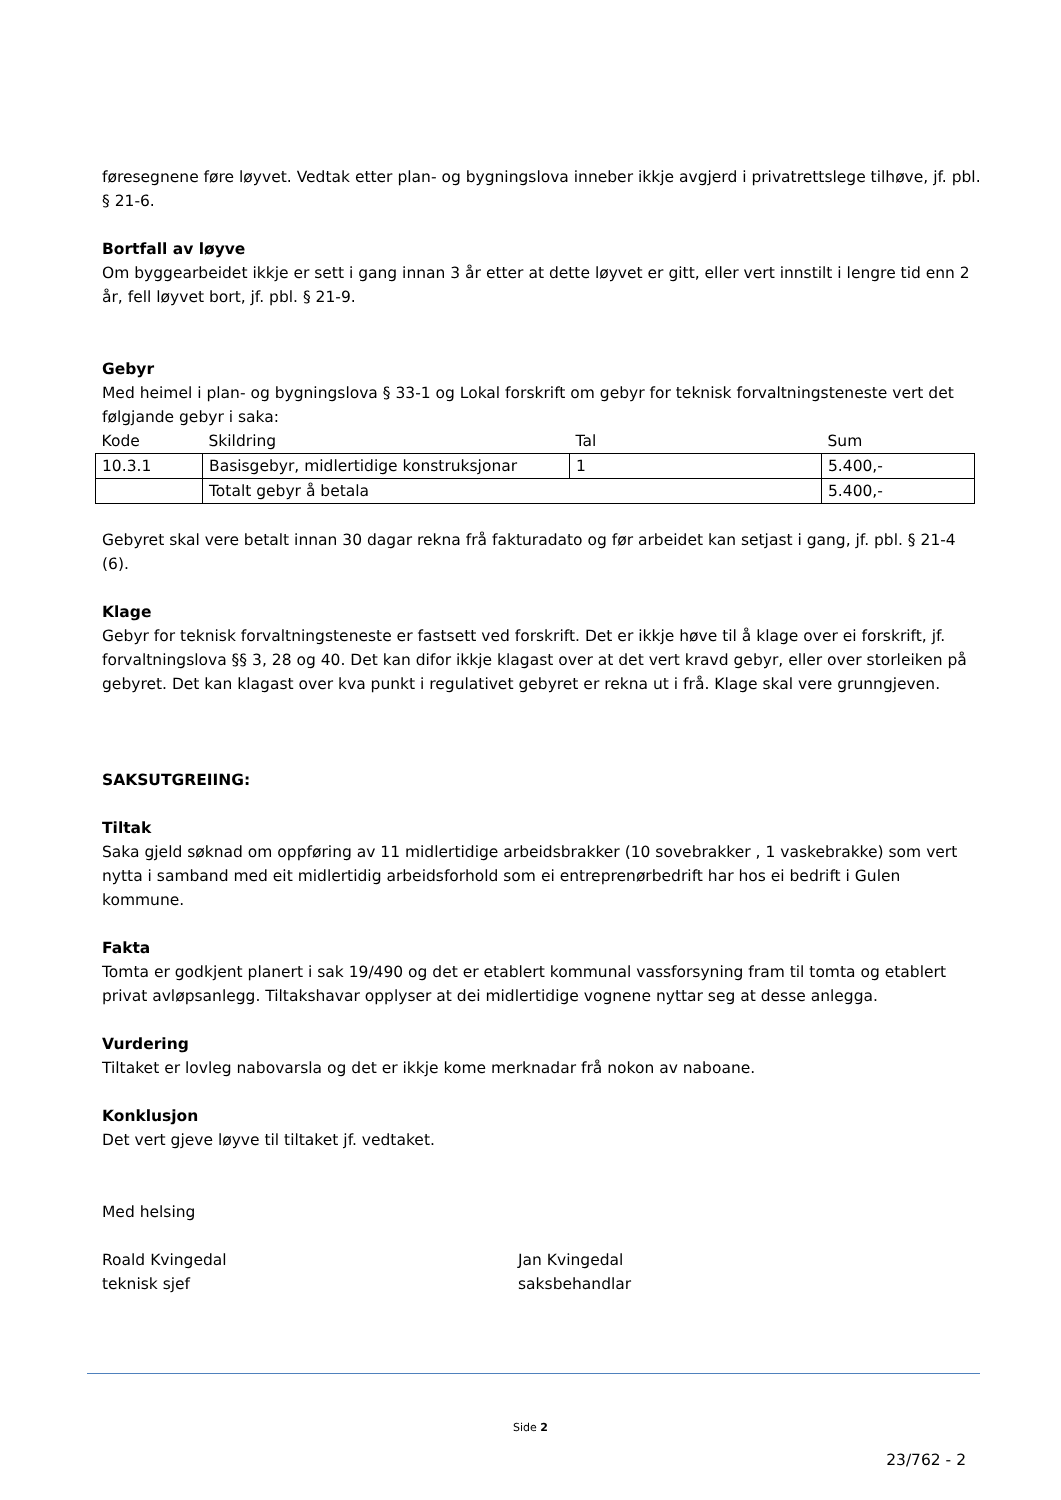føresegnene føre løyvet. Vedtak etter plan- og bygningslova inneber ikkje avgjerd i privatrettslege tilhøve, jf. pbl. § 21-6.
Bortfall av løyve
Om byggearbeidet ikkje er sett i gang innan 3 år etter at dette løyvet er gitt, eller vert innstilt i lengre tid enn 2 år, fell løyvet bort, jf. pbl. § 21-9.
Gebyr
Med heimel i plan- og bygningslova § 33-1 og Lokal forskrift om gebyr for teknisk forvaltningsteneste vert det følgjande gebyr i saka:
| Kode | Skildring | Tal | Sum |
| --- | --- | --- | --- |
| 10.3.1 | Basisgebyr, midlertidige konstruksjonar | 1 | 5.400,- |
| | Totalt gebyr å betala | | 5.400,- |
Gebyret skal vere betalt innan 30 dagar rekna frå fakturadato og før arbeidet kan setjast i gang, jf. pbl. § 21-4 (6).
Klage
Gebyr for teknisk forvaltningsteneste er fastsett ved forskrift. Det er ikkje høve til å klage over ei forskrift, jf. forvaltningslova §§ 3, 28 og 40. Det kan difor ikkje klagast over at det vert kravd gebyr, eller over storleiken på gebyret. Det kan klagast over kva punkt i regulativet gebyret er rekna ut i frå. Klage skal vere grunngjeven.
SAKSUTGREIING:
Tiltak
Saka gjeld søknad om oppføring av 11 midlertidige arbeidsbrakker (10 sovebrakker , 1 vaskebrakke) som vert nytta i samband med eit midlertidig arbeidsforhold som ei entreprenørbedrift har hos ei bedrift i Gulen kommune.
Fakta
Tomta er godkjent planert i sak 19/490 og det er etablert kommunal vassforsyning fram til tomta og etablert privat avløpsanlegg. Tiltakshavar opplyser at dei midlertidige vognene nyttar seg at desse anlegga.
Vurdering
Tiltaket er lovleg nabovarsla og det er ikkje kome merknadar frå nokon av naboane.
Konklusjon
Det vert gjeve løyve til tiltaket jf. vedtaket.
Med helsing
Roald Kvingedal
teknisk sjef
Jan Kvingedal
saksbehandlar
Side 2
23/762 - 2